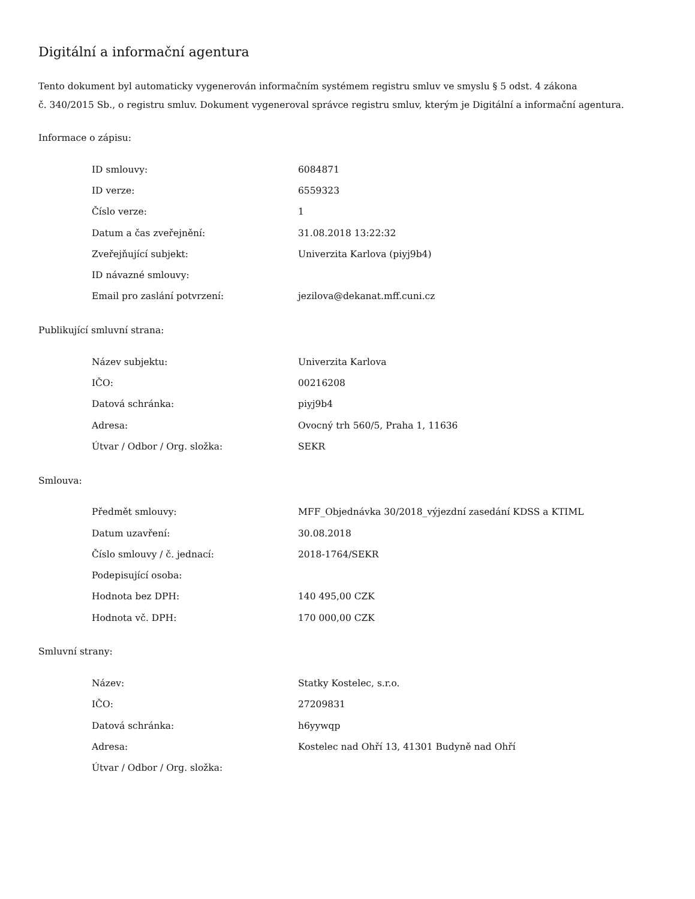Digitální a informační agentura
Tento dokument byl automaticky vygenerován informačním systémem registru smluv ve smyslu § 5 odst. 4 zákona
č. 340/2015 Sb., o registru smluv. Dokument vygeneroval správce registru smluv, kterým je Digitální a informační agentura.
Informace o zápisu:
| ID smlouvy: | 6084871 |
| ID verze: | 6559323 |
| Číslo verze: | 1 |
| Datum a čas zveřejnění: | 31.08.2018 13:22:32 |
| Zveřejňující subjekt: | Univerzita Karlova (piyj9b4) |
| ID návazné smlouvy: | |
| Email pro zaslání potvrzení: | jezilova@dekanat.mff.cuni.cz |
Publikující smluvní strana:
| Název subjektu: | Univerzita Karlova |
| IČO: | 00216208 |
| Datová schránka: | piyj9b4 |
| Adresa: | Ovocný trh 560/5, Praha 1, 11636 |
| Útvar / Odbor / Org. složka: | SEKR |
Smlouva:
| Předmět smlouvy: | MFF_Objednávka 30/2018_výjezdní zasedání KDSS a KTIML |
| Datum uzavření: | 30.08.2018 |
| Číslo smlouvy / č. jednací: | 2018-1764/SEKR |
| Podepisující osoba: | |
| Hodnota bez DPH: | 140 495,00 CZK |
| Hodnota vč. DPH: | 170 000,00 CZK |
Smluvní strany:
| Název: | Statky Kostelec, s.r.o. |
| IČO: | 27209831 |
| Datová schránka: | h6yywqp |
| Adresa: | Kostelec nad Ohří 13, 41301 Budyně nad Ohří |
| Útvar / Odbor / Org. složka: | |